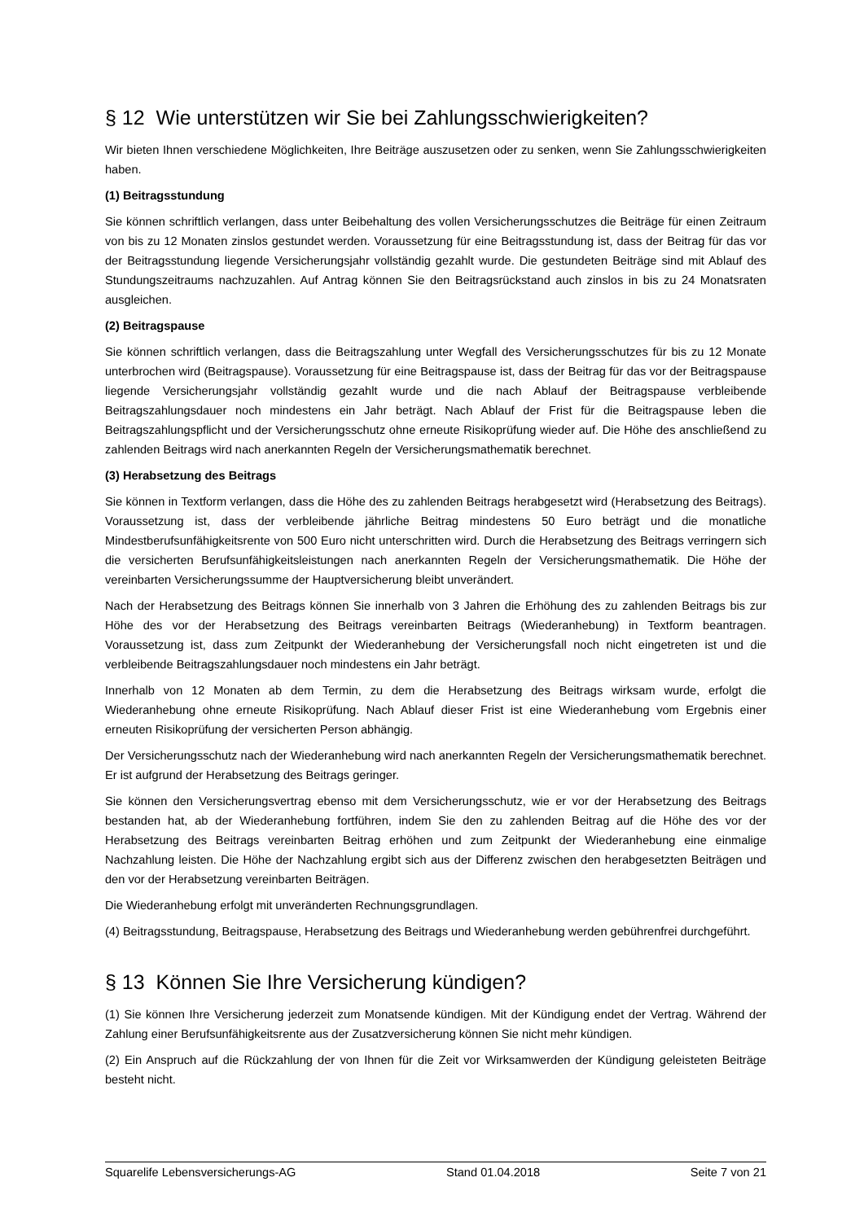§ 12 Wie unterstützen wir Sie bei Zahlungsschwierigkeiten?
Wir bieten Ihnen verschiedene Möglichkeiten, Ihre Beiträge auszusetzen oder zu senken, wenn Sie Zahlungsschwierigkeiten haben.
(1) Beitragsstundung
Sie können schriftlich verlangen, dass unter Beibehaltung des vollen Versicherungsschutzes die Beiträge für einen Zeitraum von bis zu 12 Monaten zinslos gestundet werden. Voraussetzung für eine Beitragsstundung ist, dass der Beitrag für das vor der Beitragsstundung liegende Versicherungsjahr vollständig gezahlt wurde. Die gestundeten Beiträge sind mit Ablauf des Stundungszeitraums nachzuzahlen. Auf Antrag können Sie den Beitragsrückstand auch zinslos in bis zu 24 Monatsraten ausgleichen.
(2) Beitragspause
Sie können schriftlich verlangen, dass die Beitragszahlung unter Wegfall des Versicherungsschutzes für bis zu 12 Monate unterbrochen wird (Beitragspause). Voraussetzung für eine Beitragspause ist, dass der Beitrag für das vor der Beitragspause liegende Versicherungsjahr vollständig gezahlt wurde und die nach Ablauf der Beitragspause verbleibende Beitragszahlungsdauer noch mindestens ein Jahr beträgt. Nach Ablauf der Frist für die Beitragspause leben die Beitragszahlungspflicht und der Versicherungsschutz ohne erneute Risikoprüfung wieder auf. Die Höhe des anschließend zu zahlenden Beitrags wird nach anerkannten Regeln der Versicherungsmathematik berechnet.
(3) Herabsetzung des Beitrags
Sie können in Textform verlangen, dass die Höhe des zu zahlenden Beitrags herabgesetzt wird (Herabsetzung des Beitrags). Voraussetzung ist, dass der verbleibende jährliche Beitrag mindestens 50 Euro beträgt und die monatliche Mindestberufsunfähigkeitsrente von 500 Euro nicht unterschritten wird. Durch die Herabsetzung des Beitrags verringern sich die versicherten Berufsunfähigkeitsleistungen nach anerkannten Regeln der Versicherungsmathematik. Die Höhe der vereinbarten Versicherungssumme der Hauptversicherung bleibt unverändert.
Nach der Herabsetzung des Beitrags können Sie innerhalb von 3 Jahren die Erhöhung des zu zahlenden Beitrags bis zur Höhe des vor der Herabsetzung des Beitrags vereinbarten Beitrags (Wiederanhebung) in Textform beantragen. Voraussetzung ist, dass zum Zeitpunkt der Wiederanhebung der Versicherungsfall noch nicht eingetreten ist und die verbleibende Beitragszahlungsdauer noch mindestens ein Jahr beträgt.
Innerhalb von 12 Monaten ab dem Termin, zu dem die Herabsetzung des Beitrags wirksam wurde, erfolgt die Wiederanhebung ohne erneute Risikoprüfung. Nach Ablauf dieser Frist ist eine Wiederanhebung vom Ergebnis einer erneuten Risikoprüfung der versicherten Person abhängig.
Der Versicherungsschutz nach der Wiederanhebung wird nach anerkannten Regeln der Versicherungsmathematik berechnet. Er ist aufgrund der Herabsetzung des Beitrags geringer.
Sie können den Versicherungsvertrag ebenso mit dem Versicherungsschutz, wie er vor der Herabsetzung des Beitrags bestanden hat, ab der Wiederanhebung fortführen, indem Sie den zu zahlenden Beitrag auf die Höhe des vor der Herabsetzung des Beitrags vereinbarten Beitrag erhöhen und zum Zeitpunkt der Wiederanhebung eine einmalige Nachzahlung leisten. Die Höhe der Nachzahlung ergibt sich aus der Differenz zwischen den herabgesetzten Beiträgen und den vor der Herabsetzung vereinbarten Beiträgen.
Die Wiederanhebung erfolgt mit unveränderten Rechnungsgrundlagen.
(4) Beitragsstundung, Beitragspause, Herabsetzung des Beitrags und Wiederanhebung werden gebührenfrei durchgeführt.
§ 13 Können Sie Ihre Versicherung kündigen?
(1) Sie können Ihre Versicherung jederzeit zum Monatsende kündigen. Mit der Kündigung endet der Vertrag. Während der Zahlung einer Berufsunfähigkeitsrente aus der Zusatzversicherung können Sie nicht mehr kündigen.
(2) Ein Anspruch auf die Rückzahlung der von Ihnen für die Zeit vor Wirksamwerden der Kündigung geleisteten Beiträge besteht nicht.
Squarelife Lebensversicherungs-AG Stand 01.04.2018 Seite 7 von 21